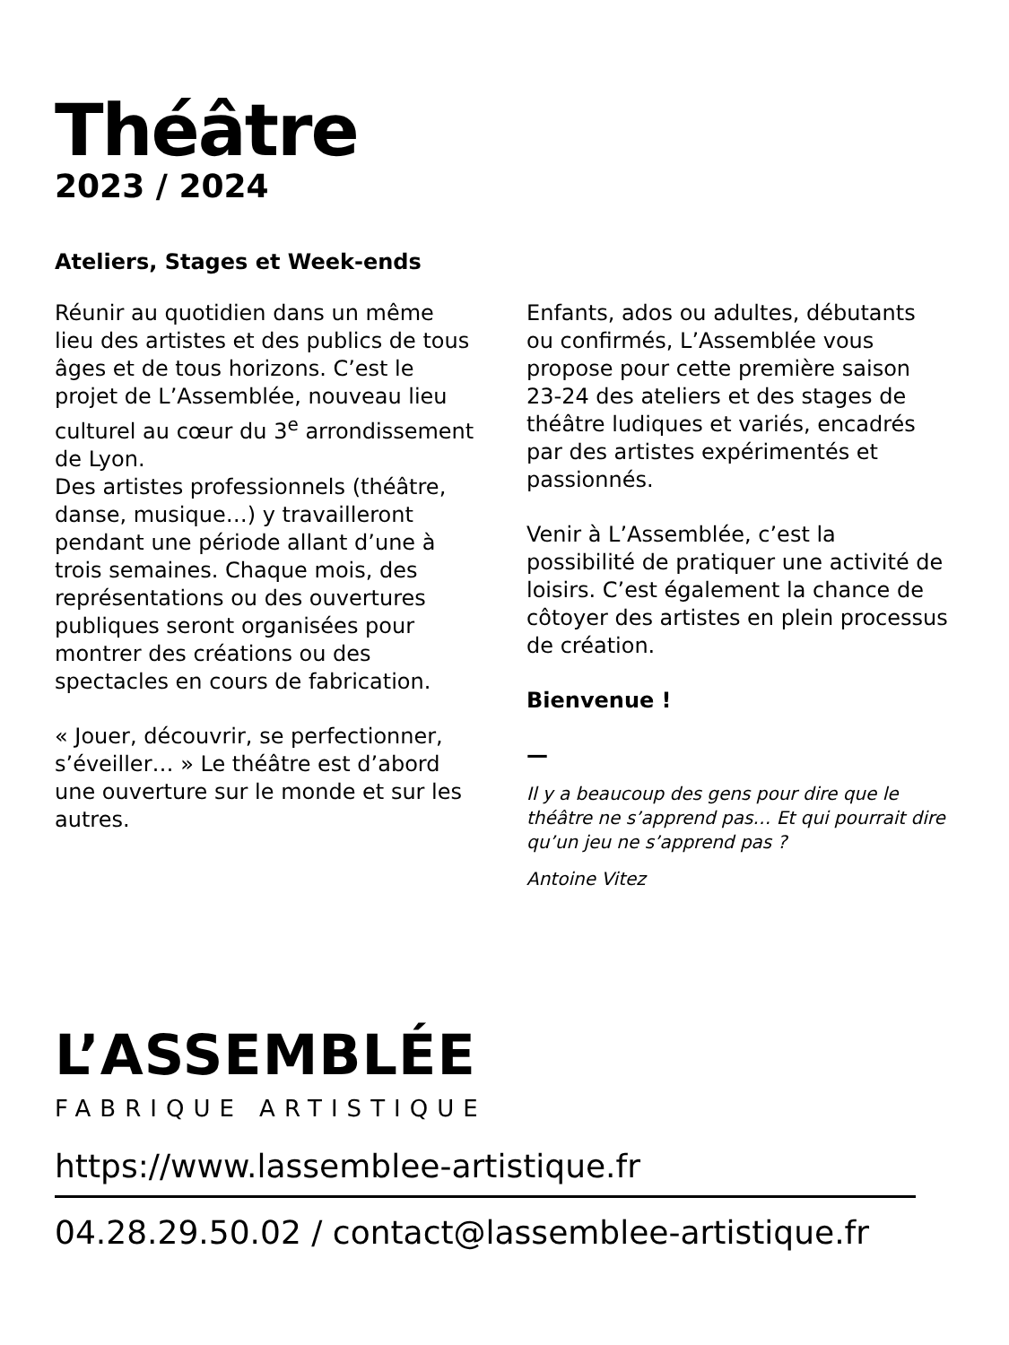Théâtre
2023 / 2024
Ateliers, Stages et Week-ends
Réunir au quotidien dans un même lieu des artistes et des publics de tous âges et de tous horizons. C’est le projet de L’Assemblée, nouveau lieu culturel au cœur du 3<sup>e</sup> arrondissement de Lyon.
Des artistes professionnels (théâtre, danse, musique…) y travailleront pendant une période allant d’une à trois semaines. Chaque mois, des représentations ou des ouvertures publiques seront organisées pour montrer des créations ou des spectacles en cours de fabrication.
« Jouer, découvrir, se perfectionner, s’éveiller… » Le théâtre est d’abord une ouverture sur le monde et sur les autres.
Enfants, ados ou adultes, débutants ou confirmés, L’Assemblée vous propose pour cette première saison 23-24 des ateliers et des stages de théâtre ludiques et variés, encadrés par des artistes expérimentés et passionnés.
Venir à L’Assemblée, c’est la possibilité de pratiquer une activité de loisirs. C’est également la chance de côtoyer des artistes en plein processus de création.
Bienvenue !
—
Il y a beaucoup des gens pour dire que le théâtre ne s’apprend pas… Et qui pourrait dire qu’un jeu ne s’apprend pas ?
Antoine Vitez
L’ASSEMBLÉE
FABRIQUE ARTISTIQUE
https://www.lassemblee-artistique.fr
04.28.29.50.02 / contact@lassemblee-artistique.fr